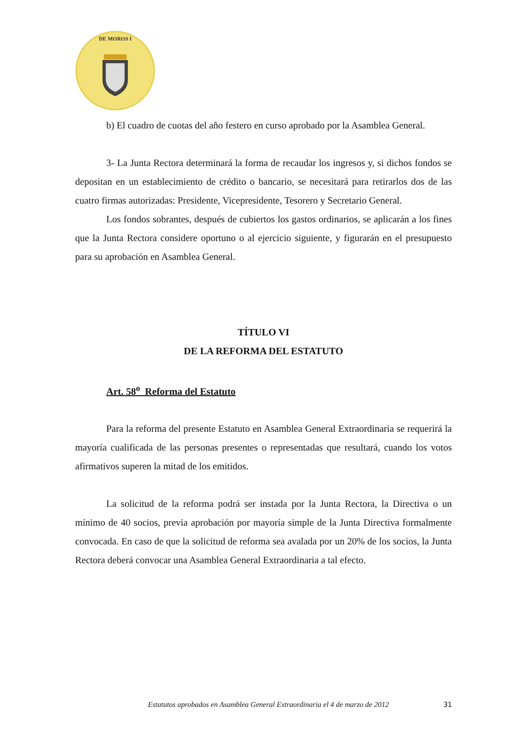DE MOROS I
b) El cuadro de cuotas del año festero en curso aprobado por la Asamblea General.
3- La Junta Rectora determinará la forma de recaudar los ingresos y, si dichos fondos se depositan en un establecimiento de crédito o bancario, se necesitará para retirarlos dos de las cuatro firmas autorizadas: Presidente, Vicepresidente, Tesorero y Secretario General.
Los fondos sobrantes, después de cubiertos los gastos ordinarios, se aplicarán a los fines que la Junta Rectora considere oportuno o al ejercicio siguiente, y figurarán en el presupuesto para su aprobación en Asamblea General.
TÍTULO VI
DE LA REFORMA DEL ESTATUTO
Art. 58<sup>o</sup> Reforma del Estatuto
Para la reforma del presente Estatuto en Asamblea General Extraordinaria se requerirá la mayoría cualificada de las personas presentes o representadas que resultará, cuando los votos afirmativos superen la mitad de los emitidos.
La solicitud de la reforma podrá ser instada por la Junta Rectora, la Directiva o un mínimo de 40 socios, previa aprobación por mayoría simple de la Junta Directiva formalmente convocada. En caso de que la solicitud de reforma sea avalada por un 20% de los socios, la Junta Rectora deberá convocar una Asamblea General Extraordinaria a tal efecto.
31 Estatutos aprobados en Asamblea General Extraordinaria el 4 de marzo de 2012